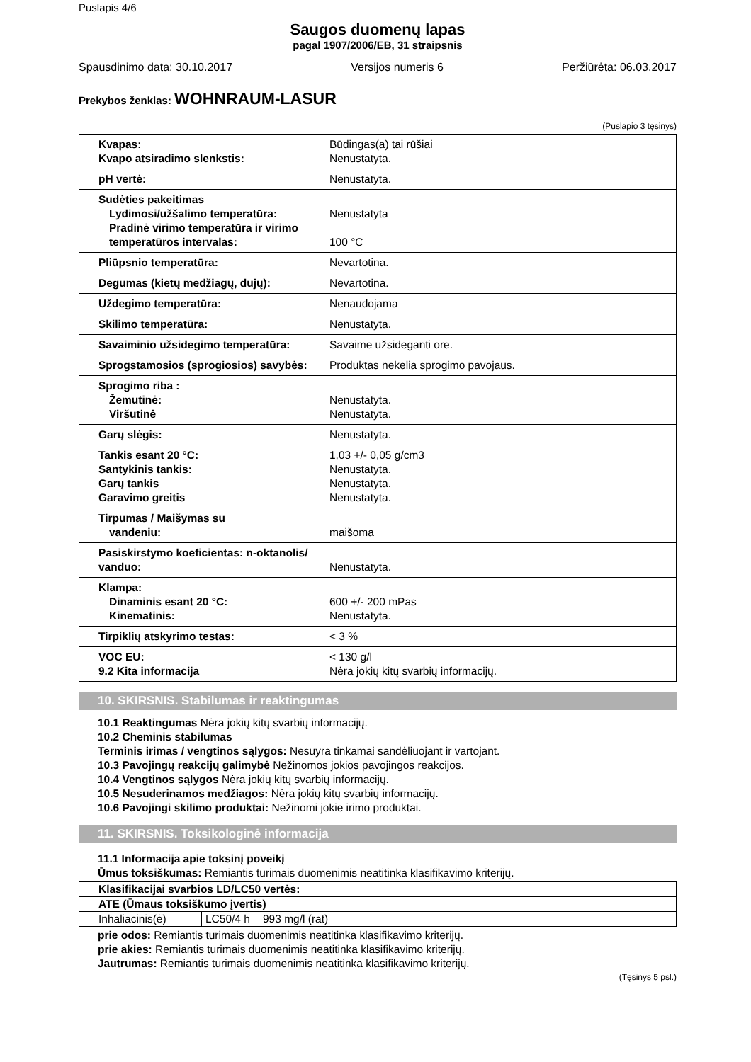Puslapis 4/6
Saugos duomenų lapas
pagal 1907/2006/EB, 31 straipsnis
Spausdinimo data: 30.10.2017 Versijos numeris 6 Peržiūrėta: 06.03.2017
Prekybos ženklas: WOHNRAUM-LASUR
(Puslapio 3 tęsinys)
| Kvapas: Kvapo atsiradimo slenkstis: | Būdingas(a) tai rūšiai Nenustatyta. |
| pH vertė: | Nenustatyta. |
| Sudėties pakeitimas Lydimosi/užšalimo temperatūra: Pradinė virimo temperatūra ir virimo temperatūros intervalas: | Nenustatyta 100 °C |
| Pliūpsnio temperatūra: | Nevartotina. |
| Degumas (kietų medžiagų, dujų): | Nevartotina. |
| Uždegimo temperatūra: | Nenaudojama |
| Skilimo temperatūra: | Nenustatyta. |
| Savaiminio užsidegimo temperatūra: | Savaime užsideganti ore. |
| Sprogstamosios (sprogiosios) savybės: | Produktas nekelia sprogimo pavojaus. |
| Sprogimo riba : Žemutinė: Viršutinė | Nenustatyta. Nenustatyta. |
| Garų slėgis: | Nenustatyta. |
| Tankis esant 20 °C: Santykinis tankis: Garų tankis Garavimo greitis | 1,03 +/- 0,05 g/cm3 Nenustatyta. Nenustatyta. Nenustatyta. |
| Tirpumas / Maišymas su vandeniu: | maišoma |
| Pasiskirstymo koeficientas: n-oktanolis/ vanduo: | Nenustatyta. |
| Klampa: Dinaminis esant 20 °C: Kinematinis: | 600 +/- 200 mPas Nenustatyta. |
| Tirpiklių atskyrimo testas: | < 3 % |
| VOC EU: 9.2 Kita informacija | < 130 g/l Nėra jokių kitų svarbių informacijų. |
10. SKIRSNIS. Stabilumas ir reaktingumas
10.1 Reaktingumas Nėra jokių kitų svarbių informacijų.
10.2 Cheminis stabilumas
Terminis irimas / vengtinos sąlygos: Nesuyra tinkamai sandėliuojant ir vartojant.
10.3 Pavojingų reakcijų galimybė Nežinomos jokios pavojingos reakcijos.
10.4 Vengtinos sąlygos Nėra jokių kitų svarbių informacijų.
10.5 Nesuderinamos medžiagos: Nėra jokių kitų svarbių informacijų.
10.6 Pavojingi skilimo produktai: Nežinomi jokie irimo produktai.
11. SKIRSNIS. Toksikologinė informacija
11.1 Informacija apie toksinį poveikį
Ūmus toksiškumas: Remiantis turimais duomenimis neatitinka klasifikavimo kriterijų.
| Klasifikacijai svarbios LD/LC50 vertės: | | |
| ATE (Ūmaus toksiškumo įvertis) | | |
| Inhaliacinis(ė) | LC50/4 h | 993 mg/l (rat) |
prie odos: Remiantis turimais duomenimis neatitinka klasifikavimo kriterijų.
prie akies: Remiantis turimais duomenimis neatitinka klasifikavimo kriterijų.
Jautrumas: Remiantis turimais duomenimis neatitinka klasifikavimo kriterijų.
(Tęsinys 5 psl.)